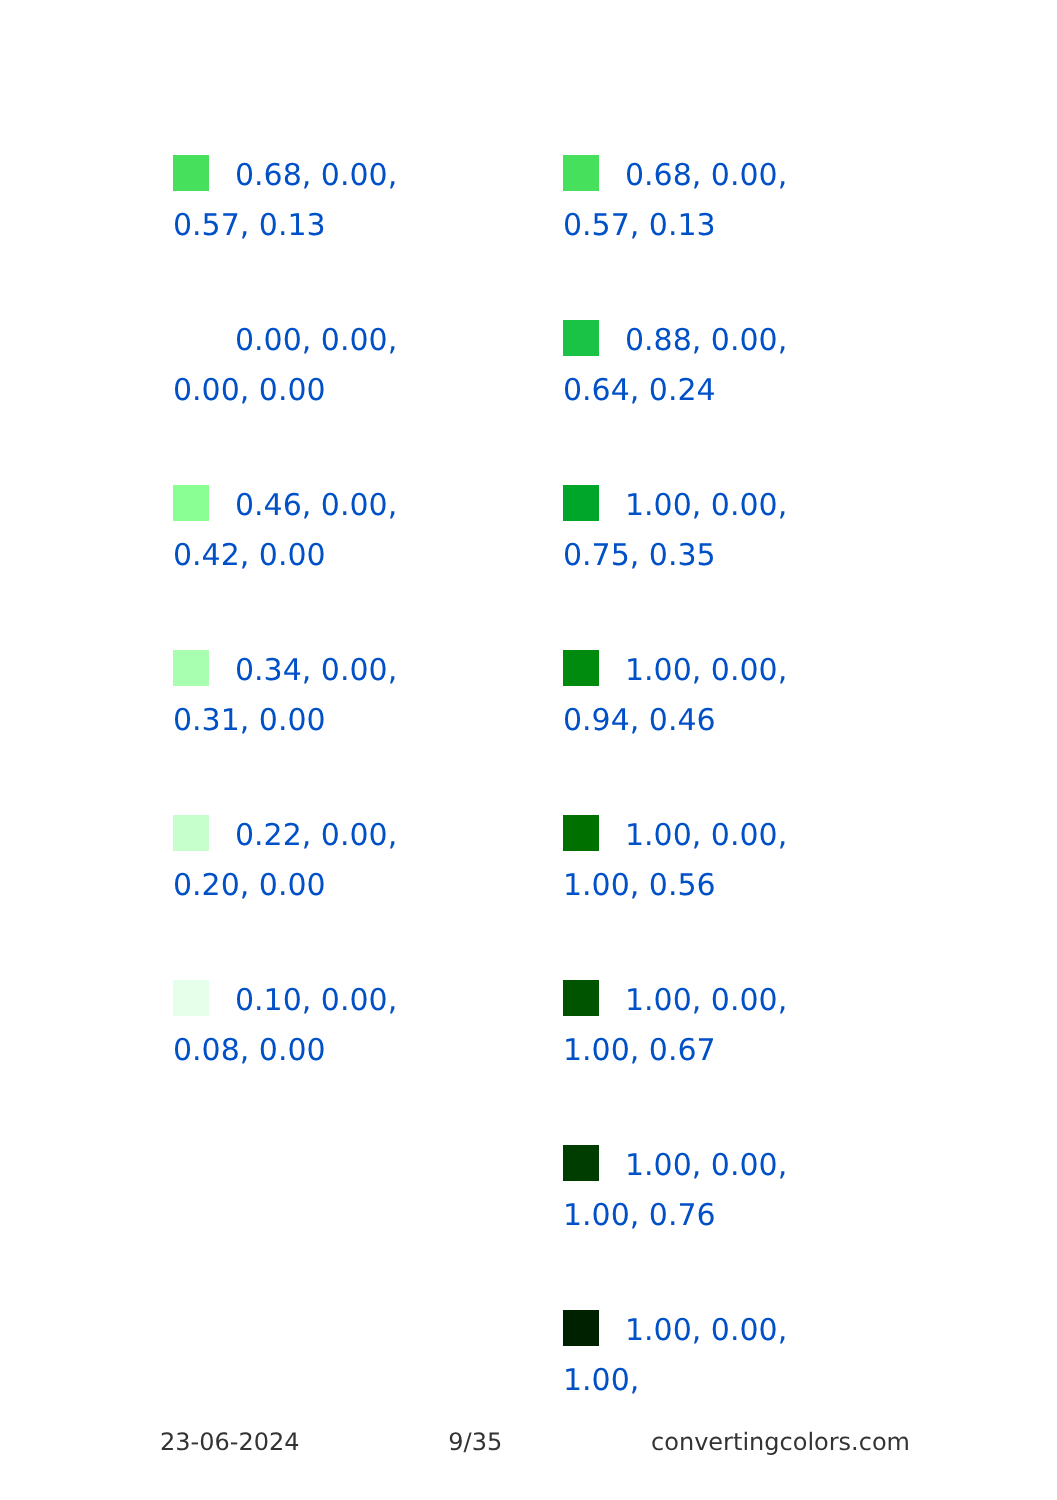0.68, 0.00, 0.57, 0.13
0.00, 0.00, 0.00, 0.00
0.46, 0.00, 0.42, 0.00
0.34, 0.00, 0.31, 0.00
0.22, 0.00, 0.20, 0.00
0.10, 0.00, 0.08, 0.00
0.68, 0.00, 0.57, 0.13
0.88, 0.00, 0.64, 0.24
1.00, 0.00, 0.75, 0.35
1.00, 0.00, 0.94, 0.46
1.00, 0.00, 1.00, 0.56
1.00, 0.00, 1.00, 0.67
1.00, 0.00, 1.00, 0.76
1.00, 0.00, 1.00,
23-06-2024 9/35 convertingcolors.com